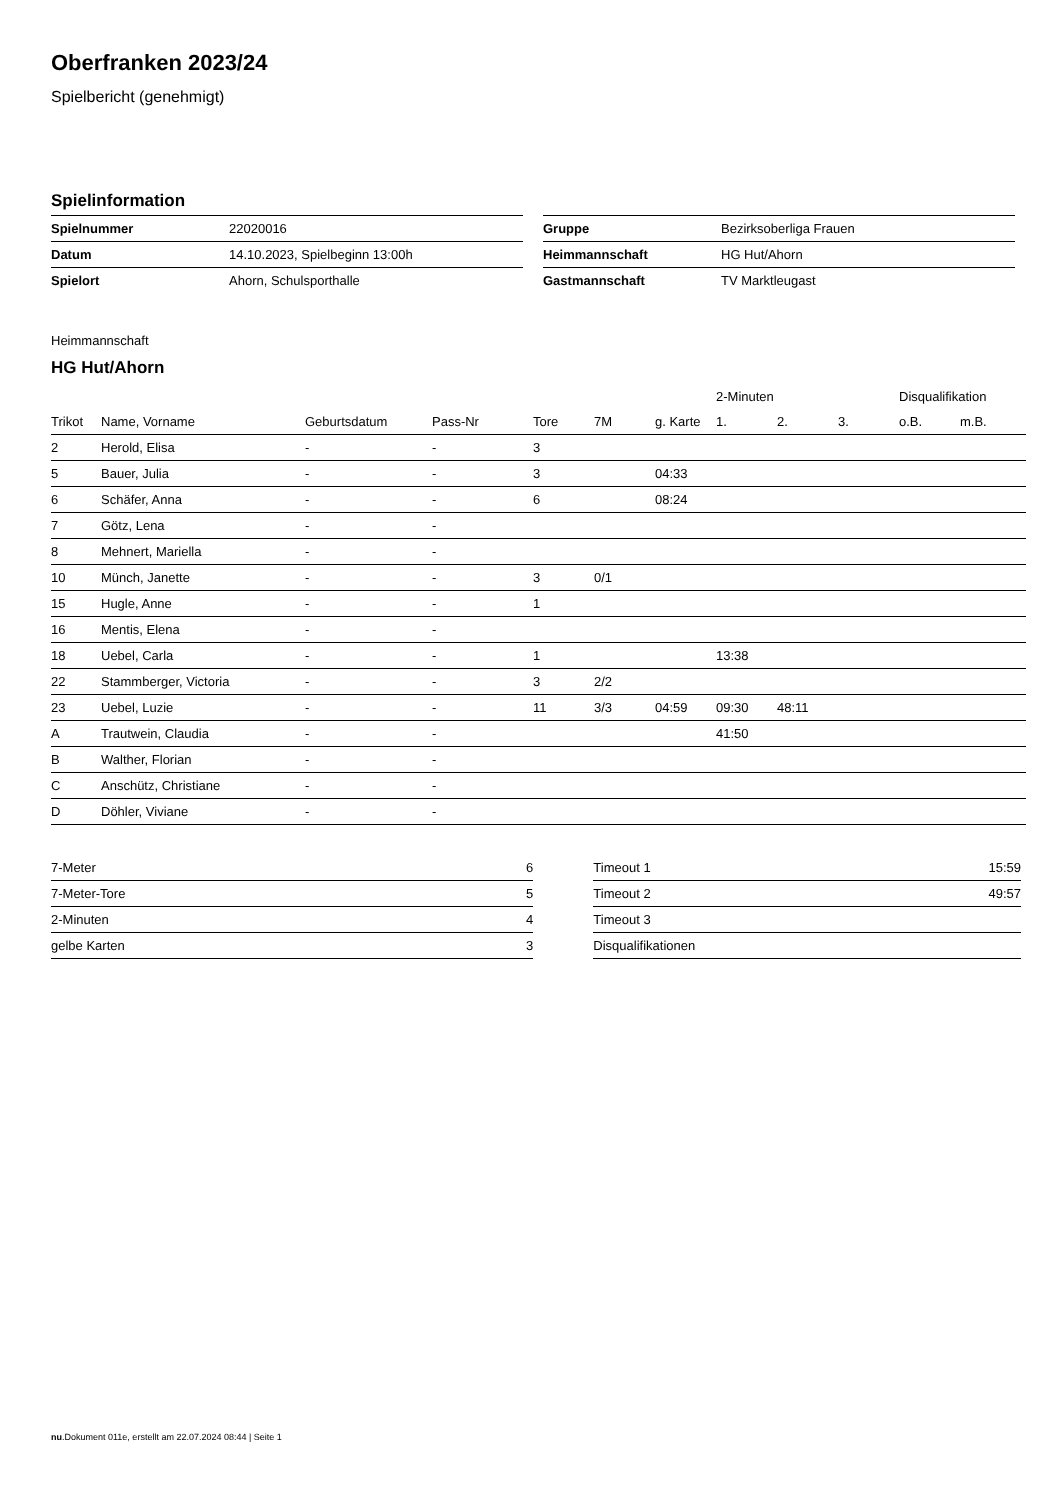Oberfranken 2023/24
Spielbericht (genehmigt)
Spielinformation
| Spielnummer | 22020016 |
| Datum | 14.10.2023, Spielbeginn 13:00h |
| Spielort | Ahorn, Schulsporthalle |
| Gruppe | Bezirksoberliga Frauen |
| Heimmannschaft | HG Hut/Ahorn |
| Gastmannschaft | TV Marktleugast |
Heimmannschaft
HG Hut/Ahorn
| | | | | | | | 2-Minuten | | | Disqualifikation | |
| --- | --- | --- | --- | --- | --- | --- | --- | --- | --- | --- | --- |
| Trikot | Name, Vorname | Geburtsdatum | Pass-Nr | Tore | 7M | g. Karte | 1. | 2. | 3. | o.B. | m.B. |
| 2 | Herold, Elisa | - | - | 3 | | | | | | | |
| 5 | Bauer, Julia | - | - | 3 | | 04:33 | | | | | |
| 6 | Schäfer, Anna | - | - | 6 | | 08:24 | | | | | |
| 7 | Götz, Lena | - | - | | | | | | | | |
| 8 | Mehnert, Mariella | - | - | | | | | | | | |
| 10 | Münch, Janette | - | - | 3 | 0/1 | | | | | | |
| 15 | Hugle, Anne | - | - | 1 | | | | | | | |
| 16 | Mentis, Elena | - | - | | | | | | | | |
| 18 | Uebel, Carla | - | - | 1 | | | 13:38 | | | | |
| 22 | Stammberger, Victoria | - | - | 3 | 2/2 | | | | | | |
| 23 | Uebel, Luzie | - | - | 11 | 3/3 | 04:59 | 09:30 | 48:11 | | | |
| A | Trautwein, Claudia | - | - | | | | 41:50 | | | | |
| B | Walther, Florian | - | - | | | | | | | | |
| C | Anschütz, Christiane | - | - | | | | | | | | |
| D | Döhler, Viviane | - | - | | | | | | | | |
| 7-Meter | 6 |
| 7-Meter-Tore | 5 |
| 2-Minuten | 4 |
| gelbe Karten | 3 |
| Timeout 1 | 15:59 |
| Timeout 2 | 49:57 |
| Timeout 3 | |
| Disqualifikationen | |
nu.Dokument 011e, erstellt am 22.07.2024 08:44 | Seite 1